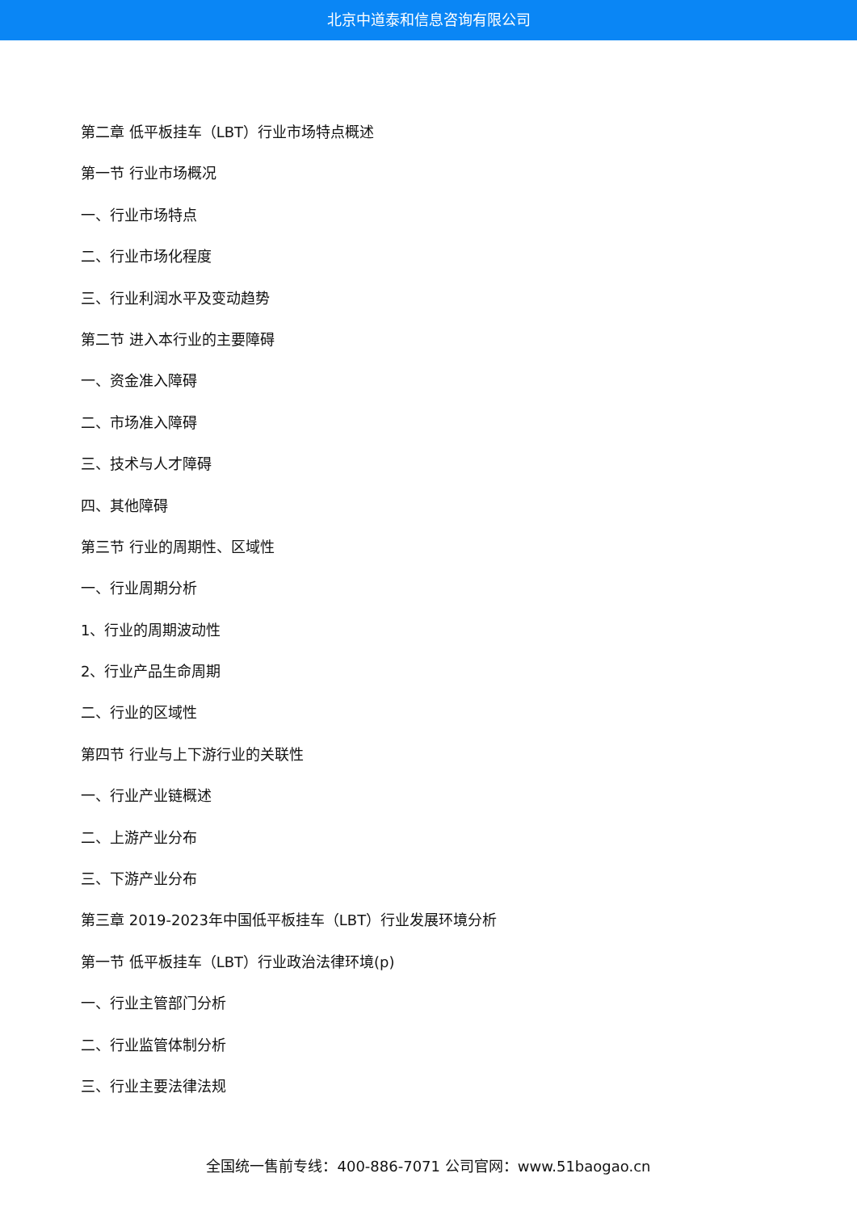北京中道泰和信息咨询有限公司
第二章 低平板挂车（LBT）行业市场特点概述
第一节 行业市场概况
一、行业市场特点
二、行业市场化程度
三、行业利润水平及变动趋势
第二节 进入本行业的主要障碍
一、资金准入障碍
二、市场准入障碍
三、技术与人才障碍
四、其他障碍
第三节 行业的周期性、区域性
一、行业周期分析
1、行业的周期波动性
2、行业产品生命周期
二、行业的区域性
第四节 行业与上下游行业的关联性
一、行业产业链概述
二、上游产业分布
三、下游产业分布
第三章 2019-2023年中国低平板挂车（LBT）行业发展环境分析
第一节 低平板挂车（LBT）行业政治法律环境(p)
一、行业主管部门分析
二、行业监管体制分析
三、行业主要法律法规
全国统一售前专线：400-886-7071 公司官网：www.51baogao.cn